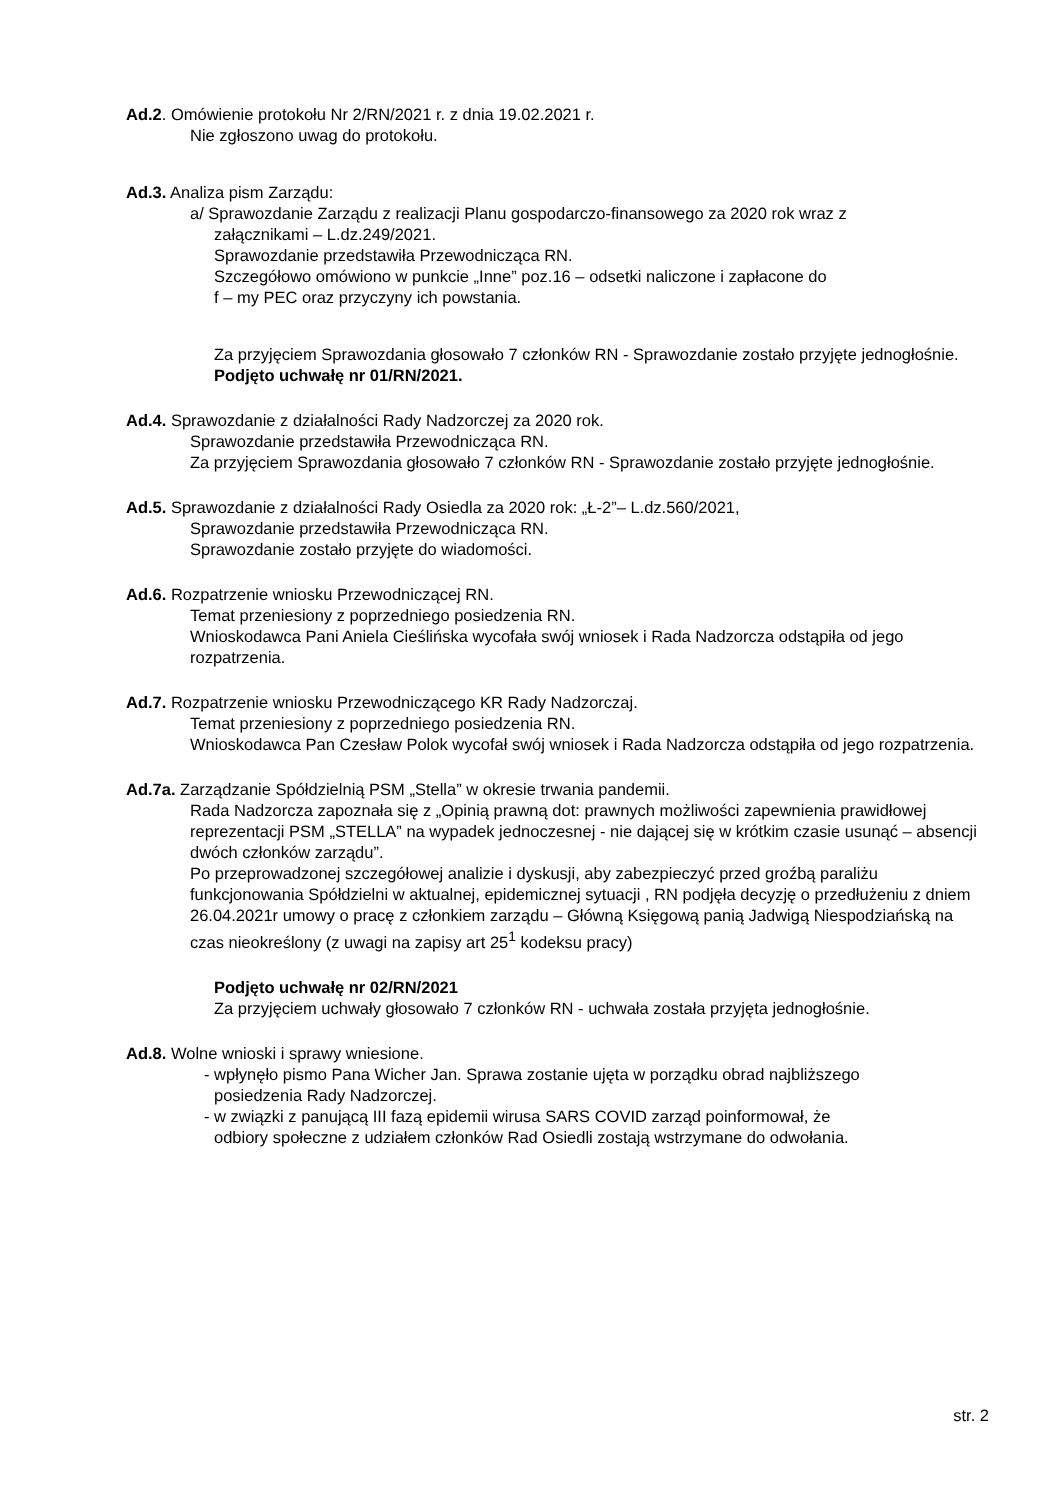Ad.2. Omówienie protokołu Nr 2/RN/2021 r. z dnia 19.02.2021 r.
Nie zgłoszono uwag do protokołu.
Ad.3. Analiza pism Zarządu:
a/ Sprawozdanie Zarządu z realizacji Planu gospodarczo-finansowego za 2020 rok wraz z
załącznikami – L.dz.249/2021.
Sprawozdanie przedstawiła Przewodnicząca RN.
Szczegółowo omówiono w punkcie „Inne” poz.16 – odsetki naliczone i zapłacone do
f – my PEC oraz przyczyny ich powstania.
Za przyjęciem Sprawozdania głosowało 7 członków RN - Sprawozdanie zostało przyjęte jednogłośnie.
Podjęto uchwałę nr 01/RN/2021.
Ad.4. Sprawozdanie z działalności Rady Nadzorczej za 2020 rok.
Sprawozdanie przedstawiła Przewodnicząca RN.
Za przyjęciem Sprawozdania głosowało 7 członków RN - Sprawozdanie zostało przyjęte jednogłośnie.
Ad.5. Sprawozdanie z działalności Rady Osiedla za 2020 rok: „Ł-2”– L.dz.560/2021,
Sprawozdanie przedstawiła Przewodnicząca RN.
Sprawozdanie zostało przyjęte do wiadomości.
Ad.6. Rozpatrzenie wniosku Przewodniczącej RN.
Temat przeniesiony z poprzedniego posiedzenia RN.
Wnioskodawca Pani Aniela Cieślińska wycofała swój wniosek i Rada Nadzorcza odstąpiła od jego rozpatrzenia.
Ad.7. Rozpatrzenie wniosku Przewodniczącego KR Rady Nadzorczaj.
Temat przeniesiony z poprzedniego posiedzenia RN.
Wnioskodawca Pan Czesław Polok wycofał swój wniosek i Rada Nadzorcza odstąpiła od jego rozpatrzenia.
Ad.7a. Zarządzanie Spółdzielnią PSM „Stella” w okresie trwania pandemii.
Rada Nadzorcza zapoznała się z „Opinią prawną dot: prawnych możliwości zapewnienia prawidłowej reprezentacji PSM „STELLA” na wypadek jednoczesnej - nie dającej się w krótkim czasie usunąć – absencji dwóch członków zarządu”.
Po przeprowadzonej szczegółowej analizie i dyskusji, aby zabezpieczyć przed groźbą paraliżu funkcjonowania Spółdzielni w aktualnej, epidemicznej sytuacji , RN podjęła decyzję o przedłużeniu z dniem 26.04.2021r umowy o pracę z członkiem zarządu – Główną Księgową panią Jadwigą Niespodziańską na czas nieokreślony (z uwagi na zapisy art 25<sup>1</sup> kodeksu pracy)
Podjęto uchwałę nr 02/RN/2021
Za przyjęciem uchwały głosowało 7 członków RN - uchwała została przyjęta jednogłośnie.
Ad.8. Wolne wnioski i sprawy wniesione.
- wpłynęło pismo Pana Wicher Jan. Sprawa zostanie ujęta w porządku obrad najbliższego
posiedzenia Rady Nadzorczej.
- w związki z panującą III fazą epidemii wirusa SARS COVID zarząd poinformował, że
odbiory społeczne z udziałem członków Rad Osiedli zostają wstrzymane do odwołania.
str. 2